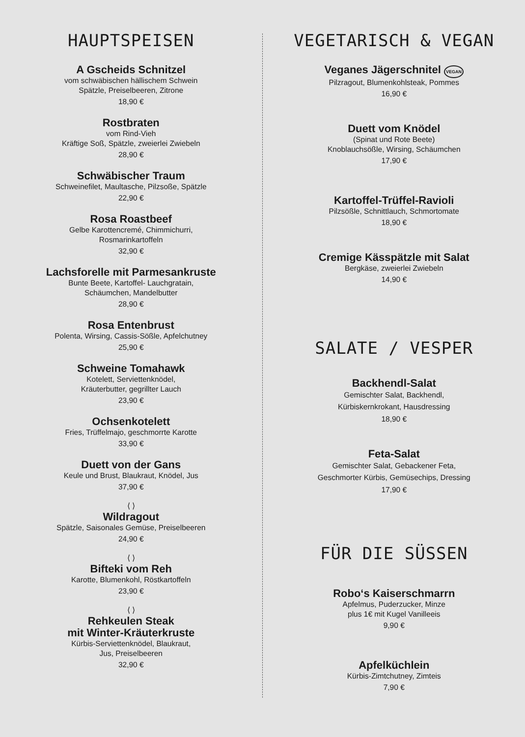HAUPTSPEISEN
A Gscheids Schnitzel
vom schwäbischen hällischem Schwein
Spätzle, Preiselbeeren, Zitrone
18,90 €
Rostbraten
vom Rind-Vieh
Kräftige Soß, Spätzle, zweierlei Zwiebeln
28,90 €
Schwäbischer Traum
Schweinefilet, Maultasche, Pilzsoße, Spätzle
22,90 €
Rosa Roastbeef
Gelbe Karottencremé, Chimmichurri,
Rosmarinkartoffeln
32,90 €
Lachsforelle mit Parmesankruste
Bunte Beete, Kartoffel- Lauchgratain,
Schäumchen, Mandelbutter
28,90 €
Rosa Entenbrust
Polenta, Wirsing, Cassis-Sößle, Apfelchutney
25,90 €
Schweine Tomahawk
Kotelett, Serviettenknödel,
Kräuterbutter, gegrillter Lauch
23,90 €
Ochsenkotelett
Fries, Trüffelmajo, geschmorrte Karotte
33,90 €
Duett von der Gans
Keule und Brust, Blaukraut, Knödel, Jus
37,90 €
⟨ ⟩
Wildragout
Spätzle, Saisonales Gemüse, Preiselbeeren
24,90 €
⟨ ⟩
Bifteki vom Reh
Karotte, Blumenkohl, Röstkartoffeln
23,90 €
⟨ ⟩
Rehkeulen Steak
mit Winter-Kräuterkruste
Kürbis-Serviettenknödel, Blaukraut,
Jus, Preiselbeeren
32,90 €
VEGETARISCH & VEGAN
Veganes Jägerschnitel VEGAN
Pilzragout, Blumenkohlsteak, Pommes
16,90 €
Duett vom Knödel
(Spinat und Rote Beete)
Knoblauchsößle, Wirsing, Schäumchen
17,90 €
Kartoffel-Trüffel-Ravioli
Pilzsößle, Schnittlauch, Schmortomate
18,90 €
Cremige Kässpätzle mit Salat
Bergkäse, zweierlei Zwiebeln
14,90 €
SALATE / VESPER
Backhendl-Salat
Gemischter Salat, Backhendl,
Kürbiskernkrokant, Hausdressing
18,90 €
Feta-Salat
Gemischter Salat, Gebackener Feta,
Geschmorter Kürbis, Gemüsechips, Dressing
17,90 €
FÜR DIE SÜSSEN
Robo‘s Kaiserschmarrn
Apfelmus, Puderzucker, Minze
plus 1€ mit Kugel Vanilleeis
9,90 €
Apfelküchlein
Kürbis-Zimtchutney, Zimteis
7,90 €